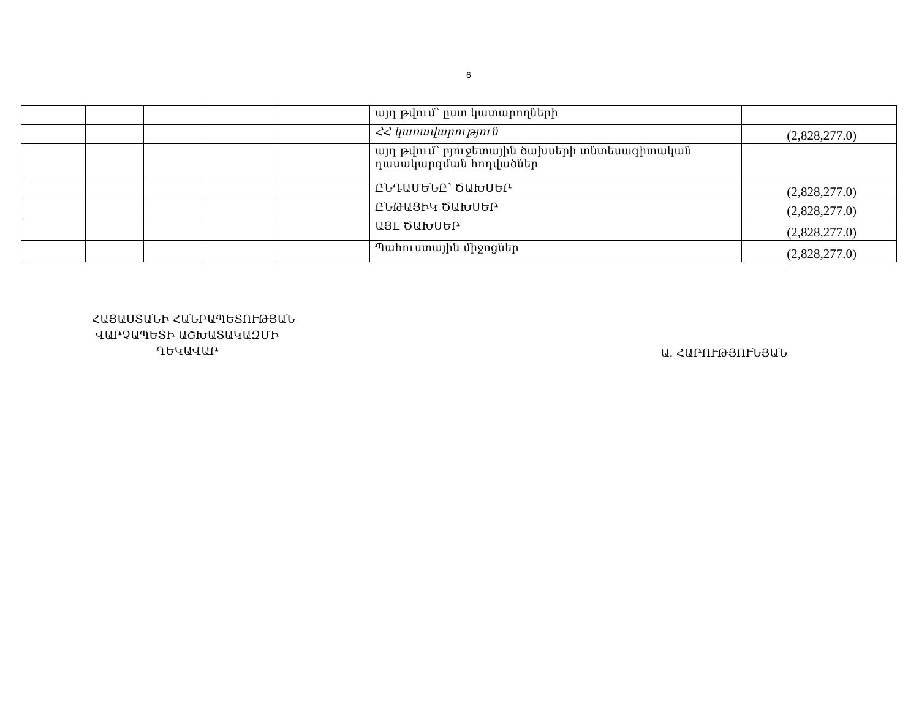6
| | | | | | այդ թվում՝ ըստ կատարողների | |
| | | | | | ՀՀ կառավարություն | (2,828,277.0) |
| | | | | | այդ թվում՝ բյուջետային ծախսերի տնտեսագիտական դասակարգման հոդվածներ | |
| | | | | | ԸՆԴԱՄԵՆԸ՝ ԾԱԽՍԵՐ | (2,828,277.0) |
| | | | | | ԸՆԹԱՑԻԿ ԾԱԽՍԵՐ | (2,828,277.0) |
| | | | | | ԱՅԼ ԾԱԽՍԵՐ | (2,828,277.0) |
| | | | | | Պահուստային միջոցներ | (2,828,277.0) |
ՀԱՅԱՍՏԱՆԻ ՀԱՆՐԱՊԵՏՈՒԹՅԱՆ
ՎԱՐՉԱՊԵՏԻ ԱՇԽԱՏԱԿԱԶՄԻ
ՂԵԿԱՎԱՐ
Ա. ՀԱՐՈՒԹՅՈՒՆՅԱՆ